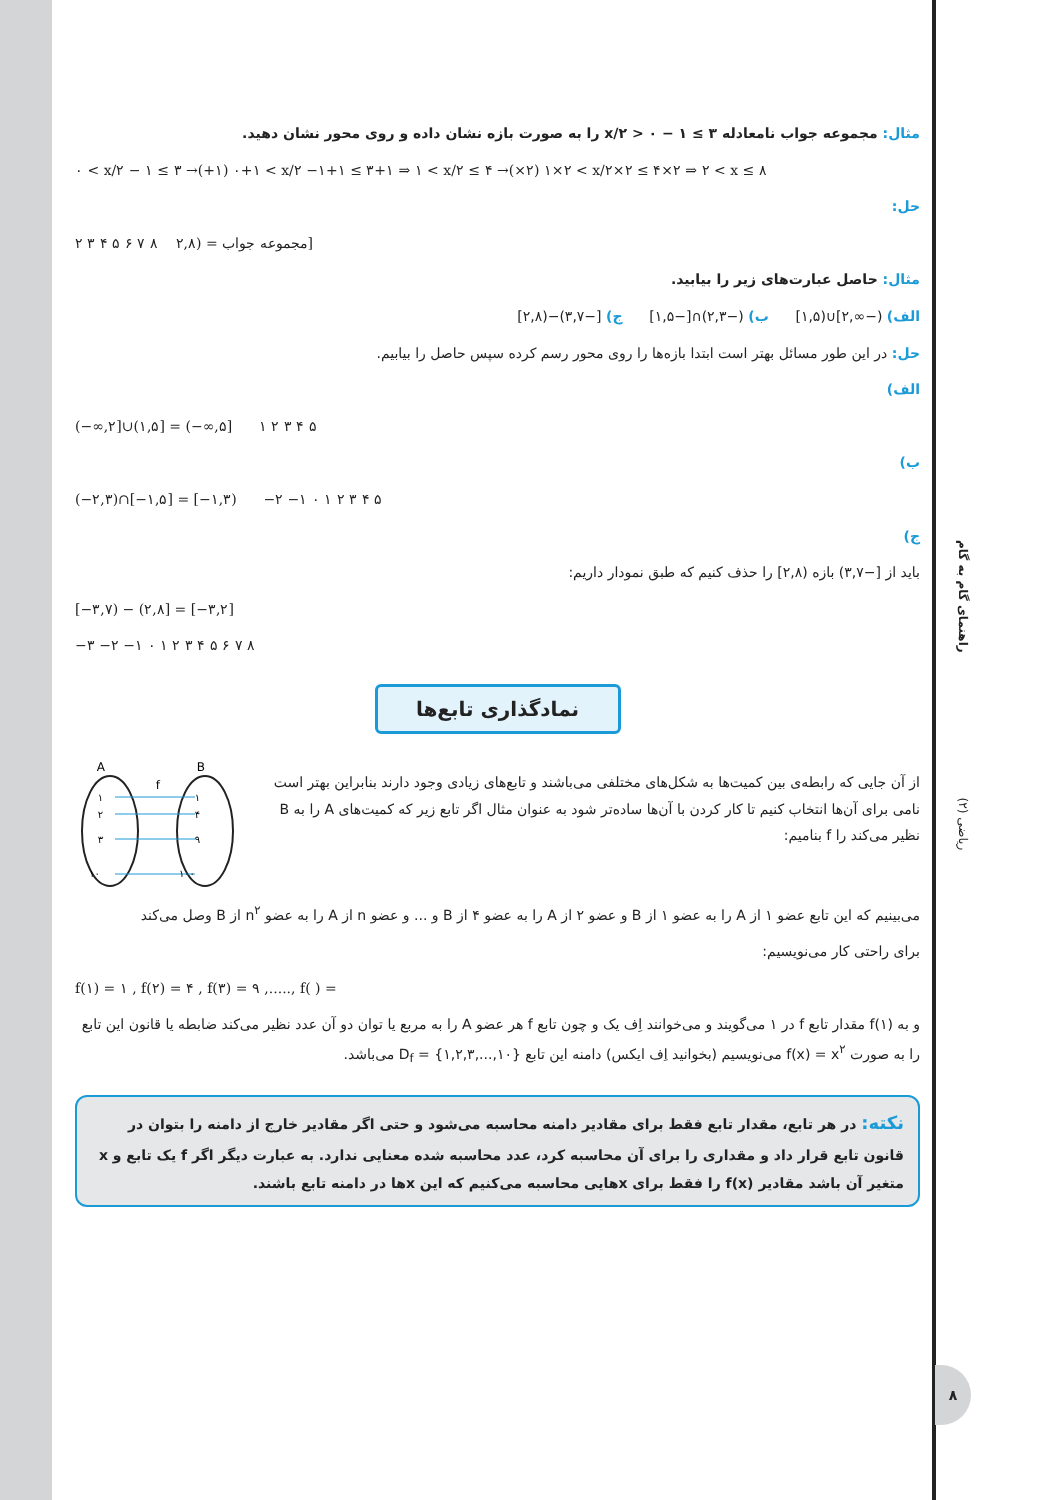مثال: مجموعه جواب نامعادله ۳ ≥ ۱ − x/۲ > ۰ را به صورت بازه نشان داده و روی محور نشان دهید.
۰ < x/۲ − ۱ ≤ ۳ →(+۱) ۰+۱ < x/۲ −۱+۱ ≤ ۳+۱ ⇒ ۱ < x/۲ ≤ ۴ →(×۲) ۱×۲ < x/۲×۲ ≤ ۴×۲ ⇒ ۲ < x ≤ ۸
حل:
۲ ۳ ۴ ۵ ۶ ۷ ۸ مجموعه جواب = (۲,۸]
مثال: حاصل عبارت‌های زیر را بیابید.
الف) (−∞,۲]∪(۱,۵] ب) (−۲,۳)∩[−۱,۵] ج) [−۳,۷)−(۲,۸]
حل: در این طور مسائل بهتر است ابتدا بازه‌ها را روی محور رسم کرده سپس حاصل را بیابیم.
الف)
(−∞,۲]∪(۱,۵] = (−∞,۵] ۱ ۲ ۳ ۴ ۵
ب)
(−۲,۳)∩[−۱,۵] = [−۱,۳) −۲ −۱ ۰ ۱ ۲ ۳ ۴ ۵
ج)
باید از [−۳,۷) بازه (۲,۸] را حذف کنیم که طبق نمودار داریم:
[−۳,۷) − (۲,۸] = [−۳,۲]
−۳ −۲ −۱ ۰ ۱ ۲ ۳ ۴ ۵ ۶ ۷ ۸
نمادگذاری تابع‌ها
از آن جایی که رابطه‌ی بین کمیت‌ها به شکل‌های مختلفی می‌باشند و تابع‌های زیادی وجود دارند بنابراین بهتر است نامی برای آن‌ها انتخاب کنیم تا کار کردن با آن‌ها ساده‌تر شود به عنوان مثال اگر تابع زیر که کمیت‌های A را به B نظیر می‌کند را f بنامیم:
A
B
f
۱
۲
۳
۱۰
۱
۴
۹
۱۰۰
می‌بینیم که این تابع عضو ۱ از A را به عضو ۱ از B و عضو ۲ از A را به عضو ۴ از B و ... و عضو n از A را به عضو n<sup>۲</sup> از B وصل می‌کند
برای راحتی کار می‌نویسیم:
f(۱) = ۱ , f(۲) = ۴ , f(۳) = ۹ ,....., f( ) =
و به f(۱) مقدار تابع f در ۱ می‌گویند و می‌خوانند اِف یک و چون تابع f هر عضو A را به مربع یا توان دو آن عدد نظیر می‌کند ضابطه یا قانون این تابع را به صورت f(x) = x<sup>۲</sup> می‌نویسیم (بخوانید اِف ایکس) دامنه این تابع D<sub>f</sub> = {۱,۲,۳,...,۱۰} می‌باشد.
نکته: در هر تابع، مقدار تابع فقط برای مقادیر دامنه محاسبه می‌شود و حتی اگر مقادیر خارج از دامنه را بتوان در قانون تابع قرار داد و مقداری را برای آن محاسبه کرد، عدد محاسبه شده معنایی ندارد. به عبارت دیگر اگر f یک تابع و x متغیر آن باشد مقادیر f(x) را فقط برای xهایی محاسبه می‌کنیم که این xها در دامنه تابع باشند.
ریاضی (۲) راهنمای گام به گام
۸